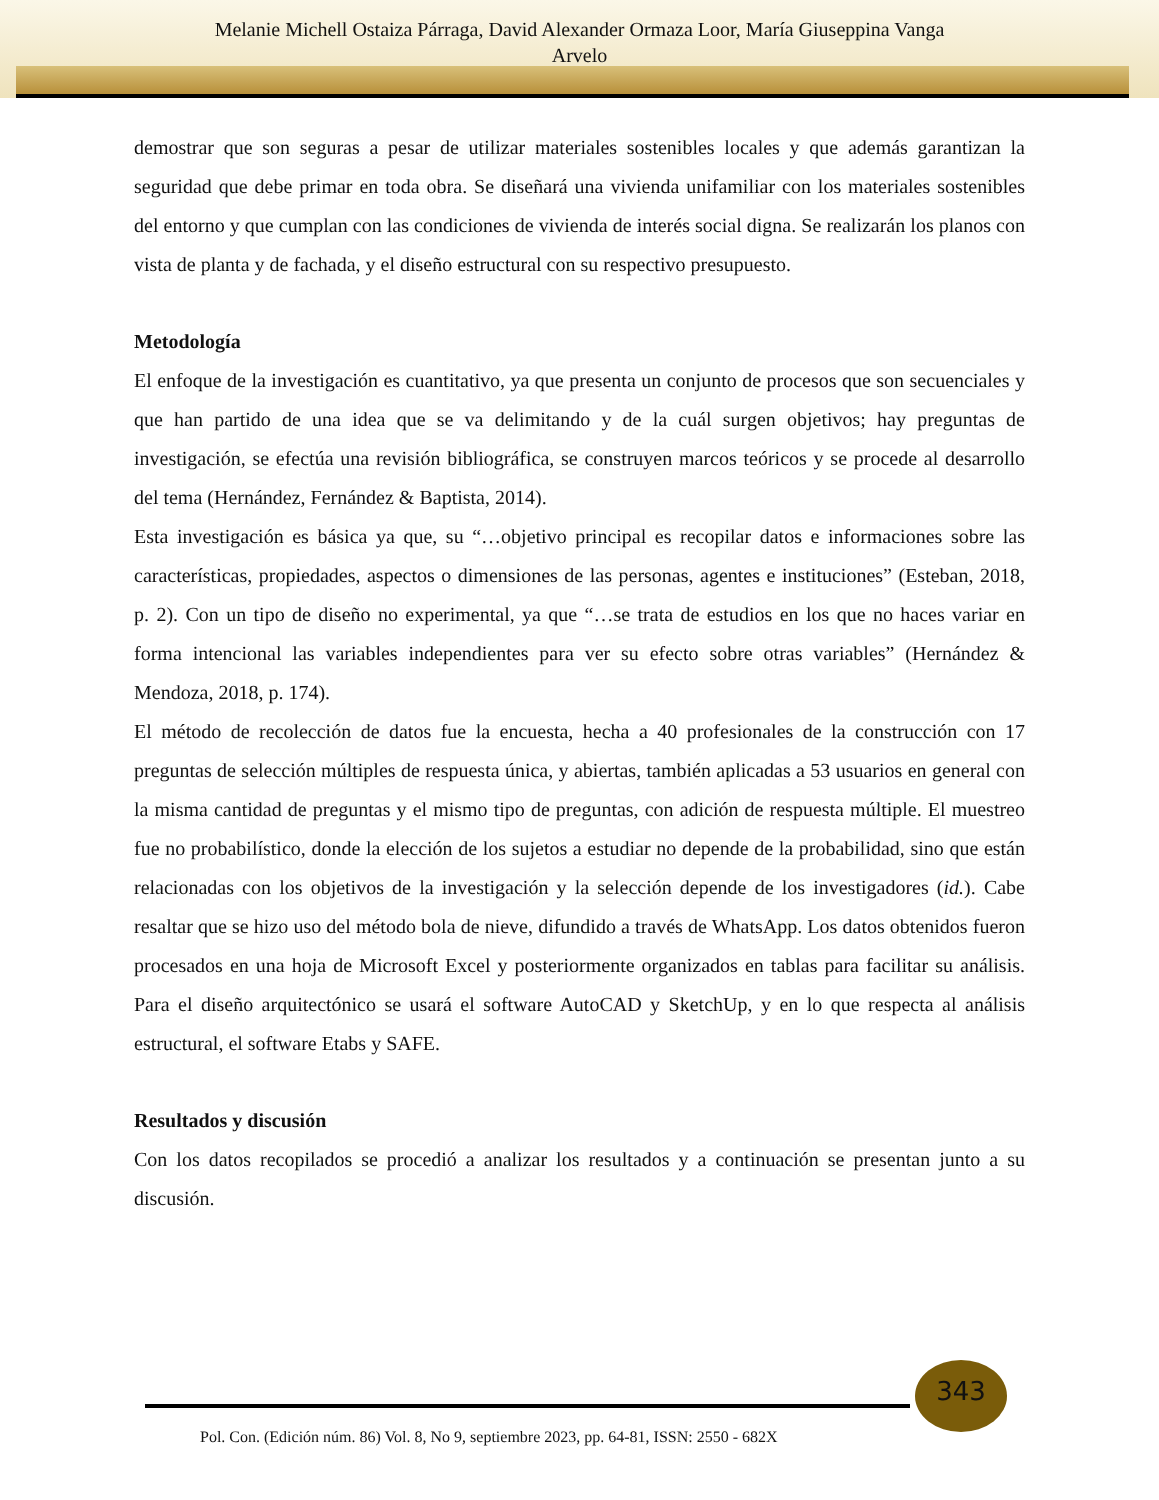Melanie Michell Ostaiza Párraga, David Alexander Ormaza Loor, María Giuseppina Vanga
Arvelo
demostrar que son seguras a pesar de utilizar materiales sostenibles locales y que además garantizan la seguridad que debe primar en toda obra. Se diseñará una vivienda unifamiliar con los materiales sostenibles del entorno y que cumplan con las condiciones de vivienda de interés social digna. Se realizarán los planos con vista de planta y de fachada, y el diseño estructural con su respectivo presupuesto.
Metodología
El enfoque de la investigación es cuantitativo, ya que presenta un conjunto de procesos que son secuenciales y que han partido de una idea que se va delimitando y de la cuál surgen objetivos; hay preguntas de investigación, se efectúa una revisión bibliográfica, se construyen marcos teóricos y se procede al desarrollo del tema (Hernández, Fernández & Baptista, 2014).
Esta investigación es básica ya que, su “…objetivo principal es recopilar datos e informaciones sobre las características, propiedades, aspectos o dimensiones de las personas, agentes e instituciones” (Esteban, 2018, p. 2). Con un tipo de diseño no experimental, ya que “…se trata de estudios en los que no haces variar en forma intencional las variables independientes para ver su efecto sobre otras variables” (Hernández & Mendoza, 2018, p. 174).
El método de recolección de datos fue la encuesta, hecha a 40 profesionales de la construcción con 17 preguntas de selección múltiples de respuesta única, y abiertas, también aplicadas a 53 usuarios en general con la misma cantidad de preguntas y el mismo tipo de preguntas, con adición de respuesta múltiple. El muestreo fue no probabilístico, donde la elección de los sujetos a estudiar no depende de la probabilidad, sino que están relacionadas con los objetivos de la investigación y la selección depende de los investigadores (id.). Cabe resaltar que se hizo uso del método bola de nieve, difundido a través de WhatsApp. Los datos obtenidos fueron procesados en una hoja de Microsoft Excel y posteriormente organizados en tablas para facilitar su análisis. Para el diseño arquitectónico se usará el software AutoCAD y SketchUp, y en lo que respecta al análisis estructural, el software Etabs y SAFE.
Resultados y discusión
Con los datos recopilados se procedió a analizar los resultados y a continuación se presentan junto a su discusión.
343
Pol. Con. (Edición núm. 86) Vol. 8, No 9, septiembre 2023, pp. 64-81, ISSN: 2550 - 682X